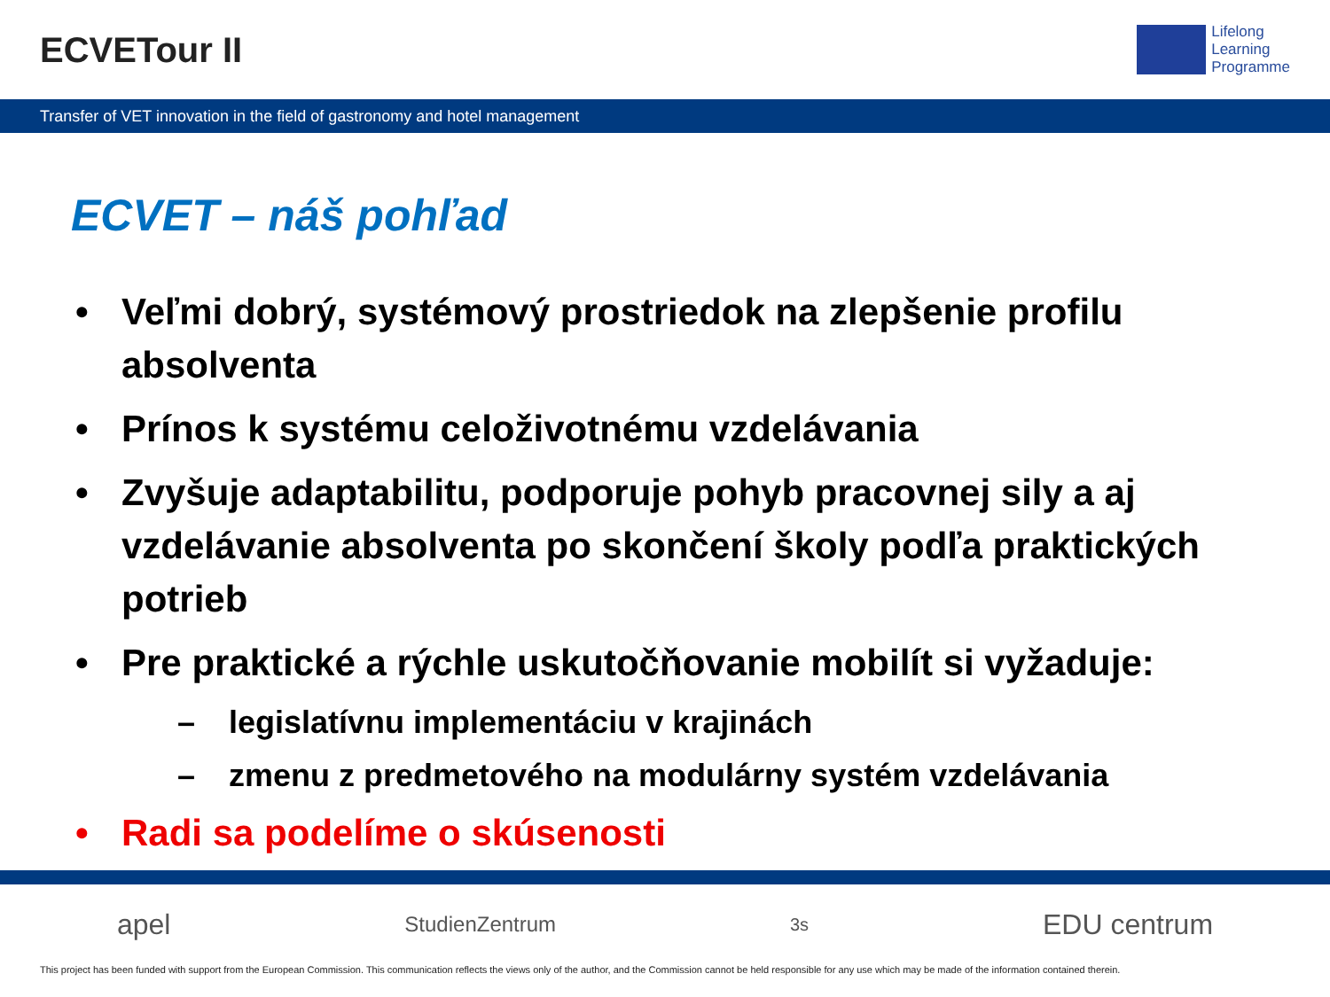ECVETour II
Lifelong
Learning
Programme
Transfer of VET innovation in the field of gastronomy and hotel management
ECVET – náš pohľad
• Veľmi dobrý, systémový prostriedok na zlepšenie profilu absolventa
• Prínos k systému celoživotnému vzdelávania
• Zvyšuje adaptabilitu, podporuje pohyb pracovnej sily a aj vzdelávanie absolventa po skončení školy podľa praktických potrieb
• Pre praktické a rýchle uskutočňovanie mobilít si vyžaduje:
– legislatívnu implementáciu v krajinách
– zmenu z predmetového na modulárny systém vzdelávania
• Radi sa podelíme o skúsenosti
apel StudienZentrum 3s EDU centrum
This project has been funded with support from the European Commission. This communication reflects the views only of the author, and the Commission cannot be held responsible for any use which may be made of the information contained therein.